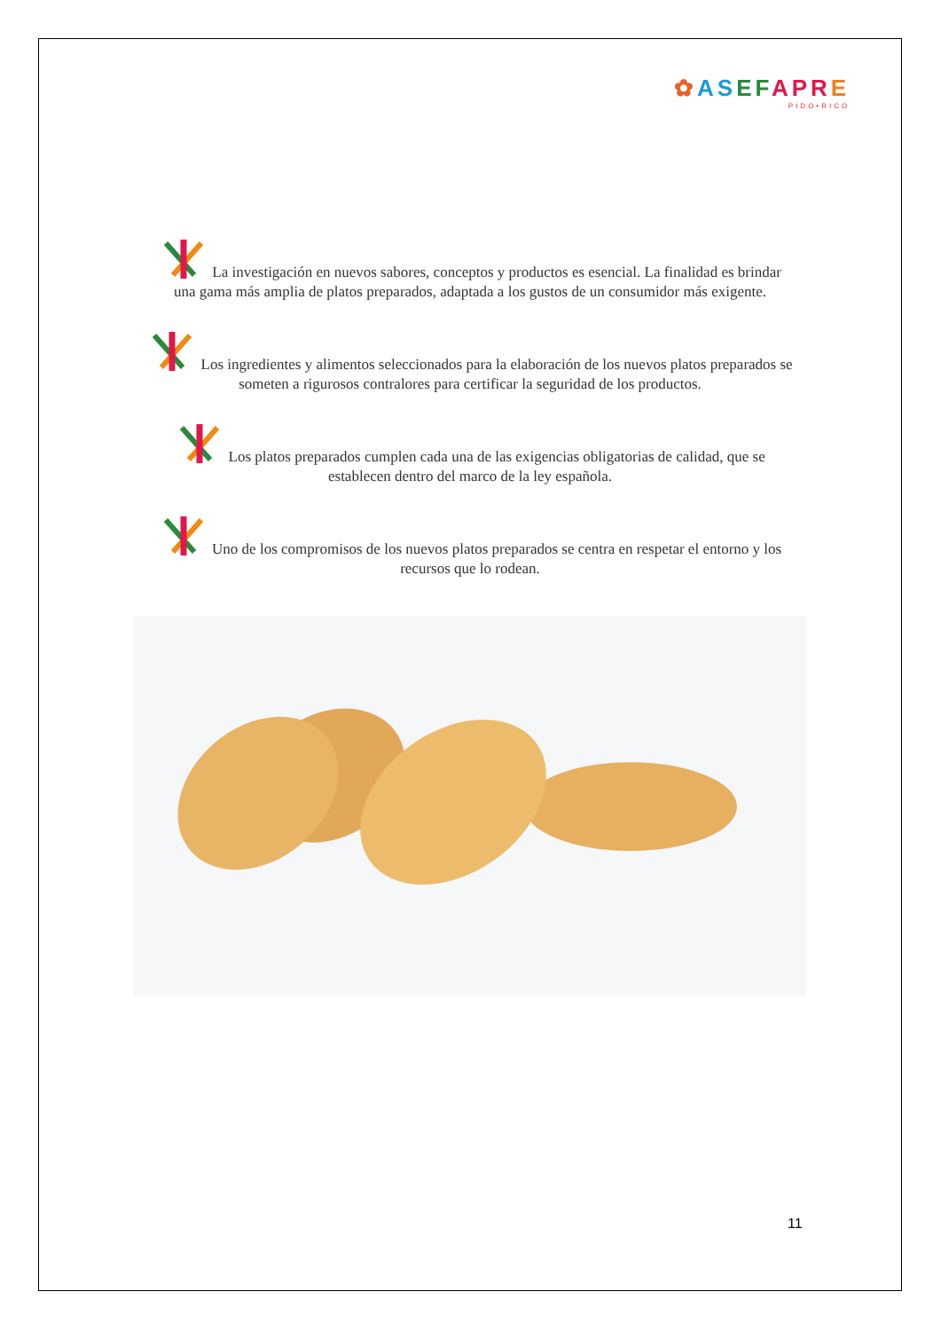✿ASEFAPRE
PIDO•RICO
La investigación en nuevos sabores, conceptos y productos es esencial. La finalidad es brindar una gama más amplia de platos preparados, adaptada a los gustos de un consumidor más exigente.
Los ingredientes y alimentos seleccionados para la elaboración de los nuevos platos preparados se someten a rigurosos contralores para certificar la seguridad de los productos.
Los platos preparados cumplen cada una de las exigencias obligatorias de calidad, que se establecen dentro del marco de la ley española.
Uno de los compromisos de los nuevos platos preparados se centra en respetar el entorno y los recursos que lo rodean.
11